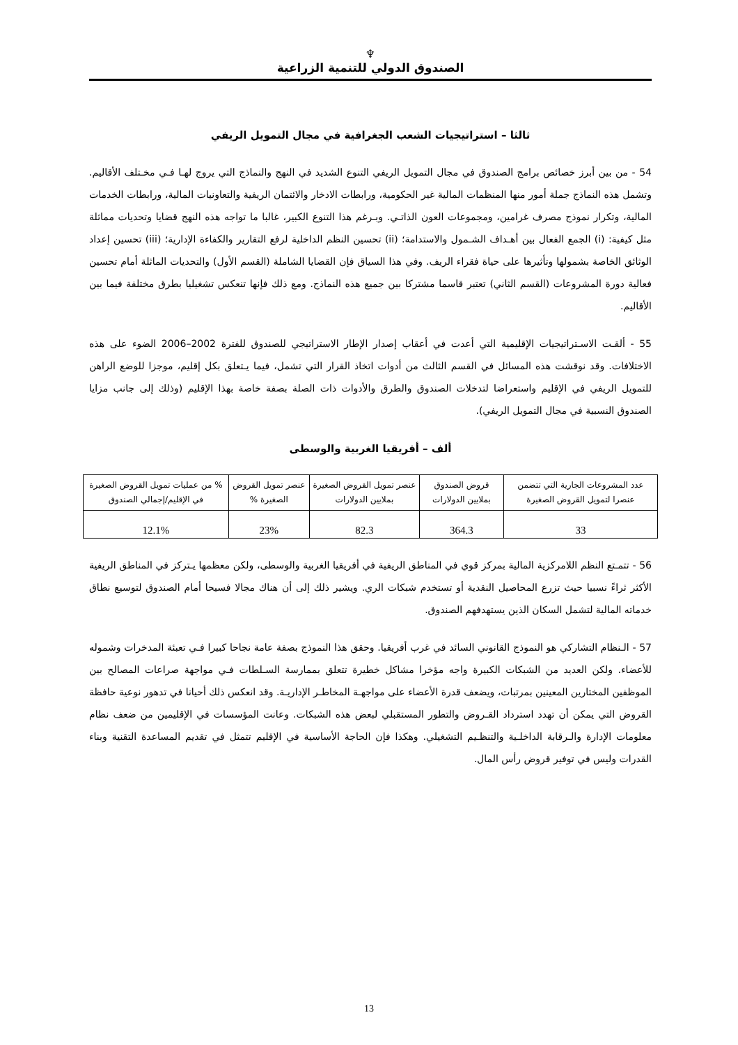♆
الصندوق الدولي للتنمية الزراعية
ثالثا – استراتيجيات الشعب الجغرافية في مجال التمويل الريفي
54 - من بين أبرز خصائص برامج الصندوق في مجال التمويل الريفي التنوع الشديد في النهج والنماذج التي يروج لهـا فـي مخـتلف الأقاليم. وتشمل هذه النماذج جملة أمور منها المنظمات المالية غير الحكومية، ورابطات الادخار والائتمان الريفية والتعاونيات المالية، ورابطات الخدمات المالية، وتكرار نموذج مصرف غرامين، ومجموعات العون الذاتـي. وبـرغم هذا التنوع الكبير، غالبا ما تواجه هذه النهج قضايا وتحديات مماثلة مثل كيفية: (i) الجمع الفعال بين أهـداف الشـمول والاستدامة؛ (ii) تحسين النظم الداخلية لرفع التقارير والكفاءة الإدارية؛ (iii) تحسين إعداد الوثائق الخاصة بشمولها وتأثيرها على حياة فقراء الريف. وفي هذا السياق فإن القضايا الشاملة (القسم الأول) والتحديات الماثلة أمام تحسين فعالية دورة المشروعات (القسم الثاني) تعتبر قاسما مشتركا بين جميع هذه النماذج. ومع ذلك فإنها تنعكس تشغيليا بطرق مختلفة فيما بين الأقاليم.
55 - ألقـت الاسـتراتيجيات الإقليمية التي أعدت في أعقاب إصدار الإطار الاستراتيجي للصندوق للفترة 2002–2006 الضوء على هذه الاختلافات. وقد نوقشت هذه المسائل في القسم الثالث من أدوات اتخاذ القرار التي تشمل، فيما يـتعلق بكل إقليم، موجزا للوضع الراهن للتمويل الريفي في الإقليم واستعراضا لتدخلات الصندوق والطرق والأدوات ذات الصلة بصفة خاصة بهذا الإقليم (وذلك إلى جانب مزايا الصندوق النسبية في مجال التمويل الريفي).
ألف – أفريقيا الغربية والوسطى
| عدد المشروعات الجارية التي تتضمن عنصرا لتمويل القروض الصغيرة | قروض الصندوق بملايين الدولارات | عنصر تمويل القروض الصغيرة بملايين الدولارات | عنصر تمويل القروض الصغيرة % | % من عمليات تمويل القروض الصغيرة في الإقليم/إجمالي الصندوق |
| --- | --- | --- | --- | --- |
| 33 | 364.3 | 82.3 | 23% | 12.1% |
56 - تتمـتع النظم اللامركزية المالية بمركز قوي في المناطق الريفية في أفريقيا الغربية والوسطى، ولكن معظمها يـتركز في المناطق الريفية الأكثر ثراءً نسبيا حيث تزرع المحاصيل النقدية أو تستخدم شبكات الري. ويشير ذلك إلى أن هناك مجالا فسيحا أمام الصندوق لتوسيع نطاق خدماته المالية لتشمل السكان الذين يستهدفهم الصندوق.
57 - الـنظام التشاركي هو النموذج القانوني السائد في غرب أفريقيا. وحقق هذا النموذج بصفة عامة نجاحا كبيرا فـي تعبئة المدخرات وشموله للأعضاء. ولكن العديد من الشبكات الكبيرة واجه مؤخرا مشاكل خطيرة تتعلق بممارسة السـلطات فـي مواجهة صراعات المصالح بين الموظفين المختارين المعينين بمرتبات، ويضعف قدرة الأعضاء على مواجهـة المخاطـر الإداريـة. وقد انعكس ذلك أحيانا في تدهور نوعية حافظة القروض التي يمكن أن تهدد استرداد القـروض والتطور المستقبلي لبعض هذه الشبكات. وعانت المؤسسات في الإقليمين من ضعف نظام معلومات الإدارة والـرقابة الداخلـية والتنظـيم التشغيلي. وهكذا فإن الحاجة الأساسية في الإقليم تتمثل في تقديم المساعدة التقنية وبناء القدرات وليس في توفير قروض رأس المال.
13